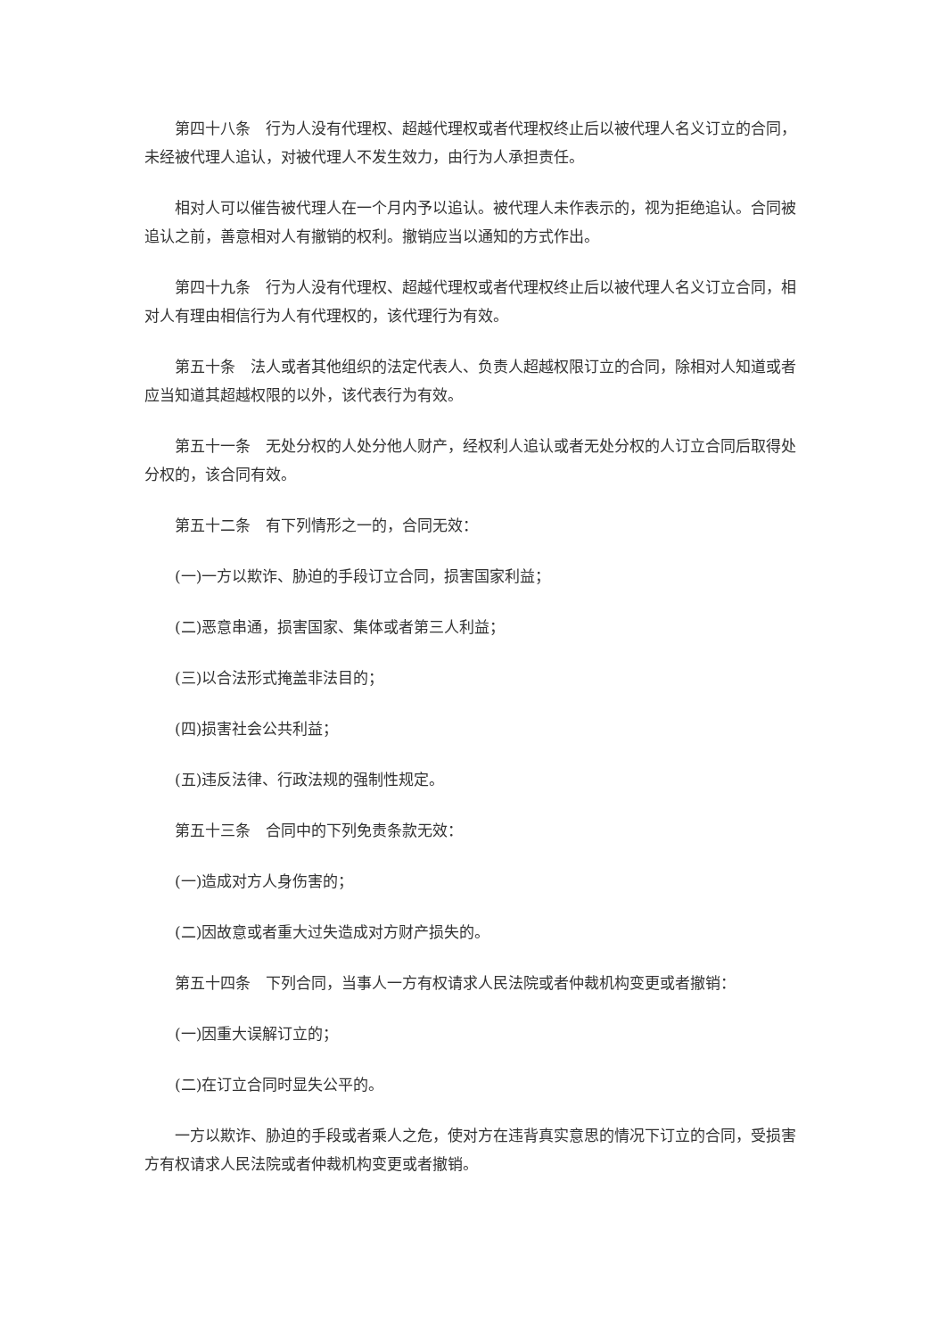第四十八条　行为人没有代理权、超越代理权或者代理权终止后以被代理人名义订立的合同，未经被代理人追认，对被代理人不发生效力，由行为人承担责任。
相对人可以催告被代理人在一个月内予以追认。被代理人未作表示的，视为拒绝追认。合同被追认之前，善意相对人有撤销的权利。撤销应当以通知的方式作出。
第四十九条　行为人没有代理权、超越代理权或者代理权终止后以被代理人名义订立合同，相对人有理由相信行为人有代理权的，该代理行为有效。
第五十条　法人或者其他组织的法定代表人、负责人超越权限订立的合同，除相对人知道或者应当知道其超越权限的以外，该代表行为有效。
第五十一条　无处分权的人处分他人财产，经权利人追认或者无处分权的人订立合同后取得处分权的，该合同有效。
第五十二条　有下列情形之一的，合同无效：
(一)一方以欺诈、胁迫的手段订立合同，损害国家利益；
(二)恶意串通，损害国家、集体或者第三人利益；
(三)以合法形式掩盖非法目的；
(四)损害社会公共利益；
(五)违反法律、行政法规的强制性规定。
第五十三条　合同中的下列免责条款无效：
(一)造成对方人身伤害的；
(二)因故意或者重大过失造成对方财产损失的。
第五十四条　下列合同，当事人一方有权请求人民法院或者仲裁机构变更或者撤销：
(一)因重大误解订立的；
(二)在订立合同时显失公平的。
一方以欺诈、胁迫的手段或者乘人之危，使对方在违背真实意思的情况下订立的合同，受损害方有权请求人民法院或者仲裁机构变更或者撤销。